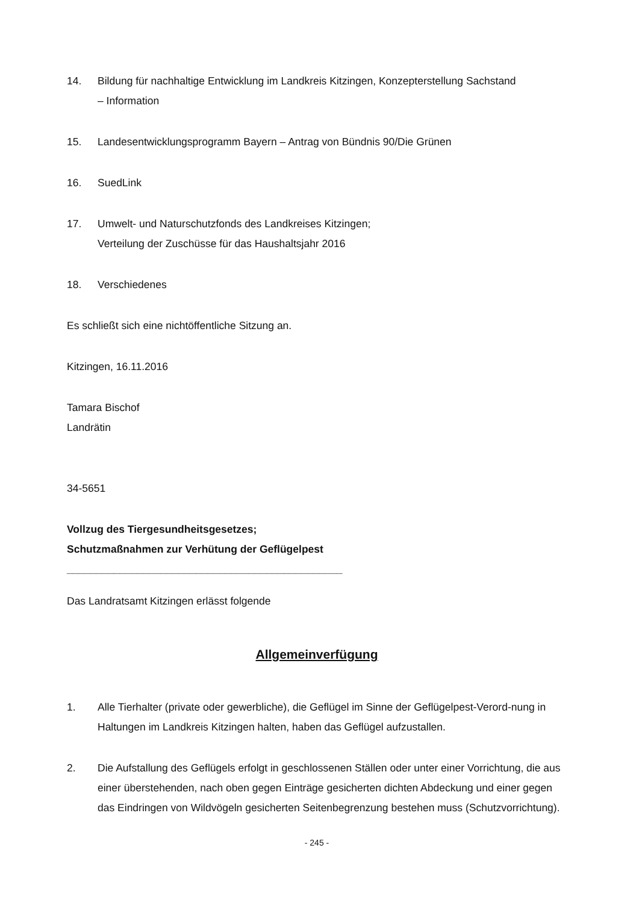14. Bildung für nachhaltige Entwicklung im Landkreis Kitzingen, Konzepterstellung Sachstand
– Information
15. Landesentwicklungsprogramm Bayern – Antrag von Bündnis 90/Die Grünen
16. SuedLink
17. Umwelt- und Naturschutzfonds des Landkreises Kitzingen;
Verteilung der Zuschüsse für das Haushaltsjahr 2016
18. Verschiedenes
Es schließt sich eine nichtöffentliche Sitzung an.
Kitzingen, 16.11.2016
Tamara Bischof
Landrätin
34-5651
Vollzug des Tiergesundheitsgesetzes;
Schutzmaßnahmen zur Verhütung der Geflügelpest
_______________________________________________
Das Landratsamt Kitzingen erlässt folgende
Allgemeinverfügung
1. Alle Tierhalter (private oder gewerbliche), die Geflügel im Sinne der Geflügelpest-Verord-nung in Haltungen im Landkreis Kitzingen halten, haben das Geflügel aufzustallen.
2. Die Aufstallung des Geflügels erfolgt in geschlossenen Ställen oder unter einer Vorrichtung, die aus einer überstehenden, nach oben gegen Einträge gesicherten dichten Abdeckung und einer gegen das Eindringen von Wildvögeln gesicherten Seitenbegrenzung bestehen muss (Schutzvorrichtung).
- 245 -